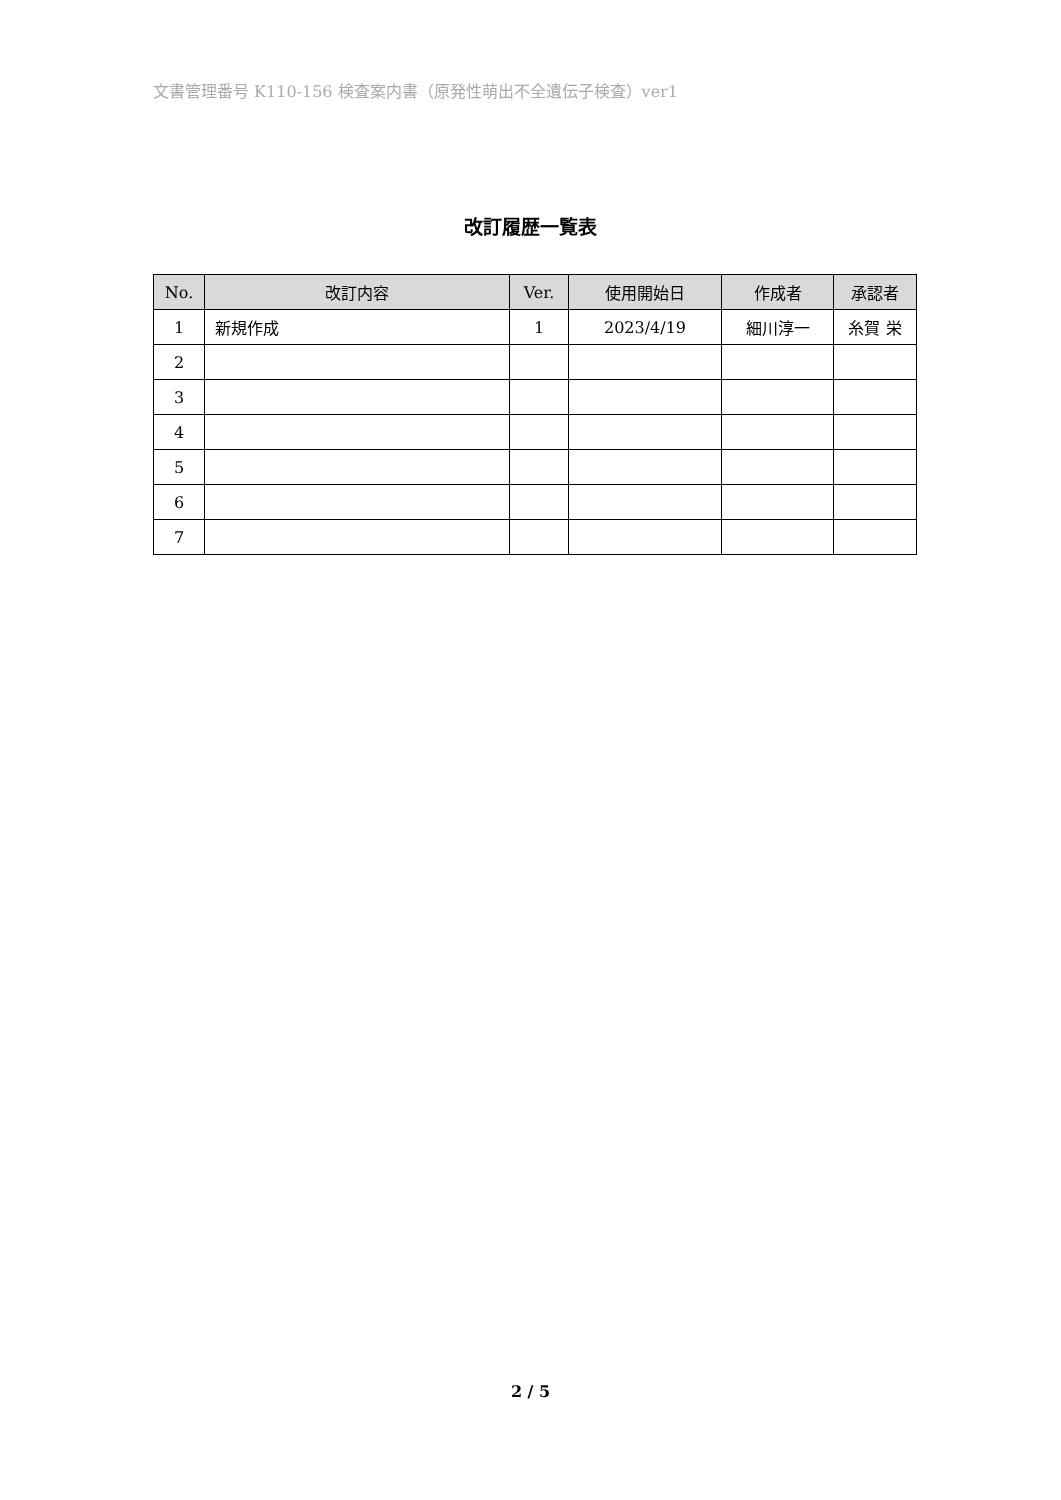文書管理番号 K110-156 検査案内書（原発性萌出不全遺伝子検査）ver1
改訂履歴一覧表
| No. | 改訂内容 | Ver. | 使用開始日 | 作成者 | 承認者 |
| --- | --- | --- | --- | --- | --- |
| 1 | 新規作成 | 1 | 2023/4/19 | 細川淳一 | 糸賀 栄 |
| 2 | | | | | |
| 3 | | | | | |
| 4 | | | | | |
| 5 | | | | | |
| 6 | | | | | |
| 7 | | | | | |
2 / 5